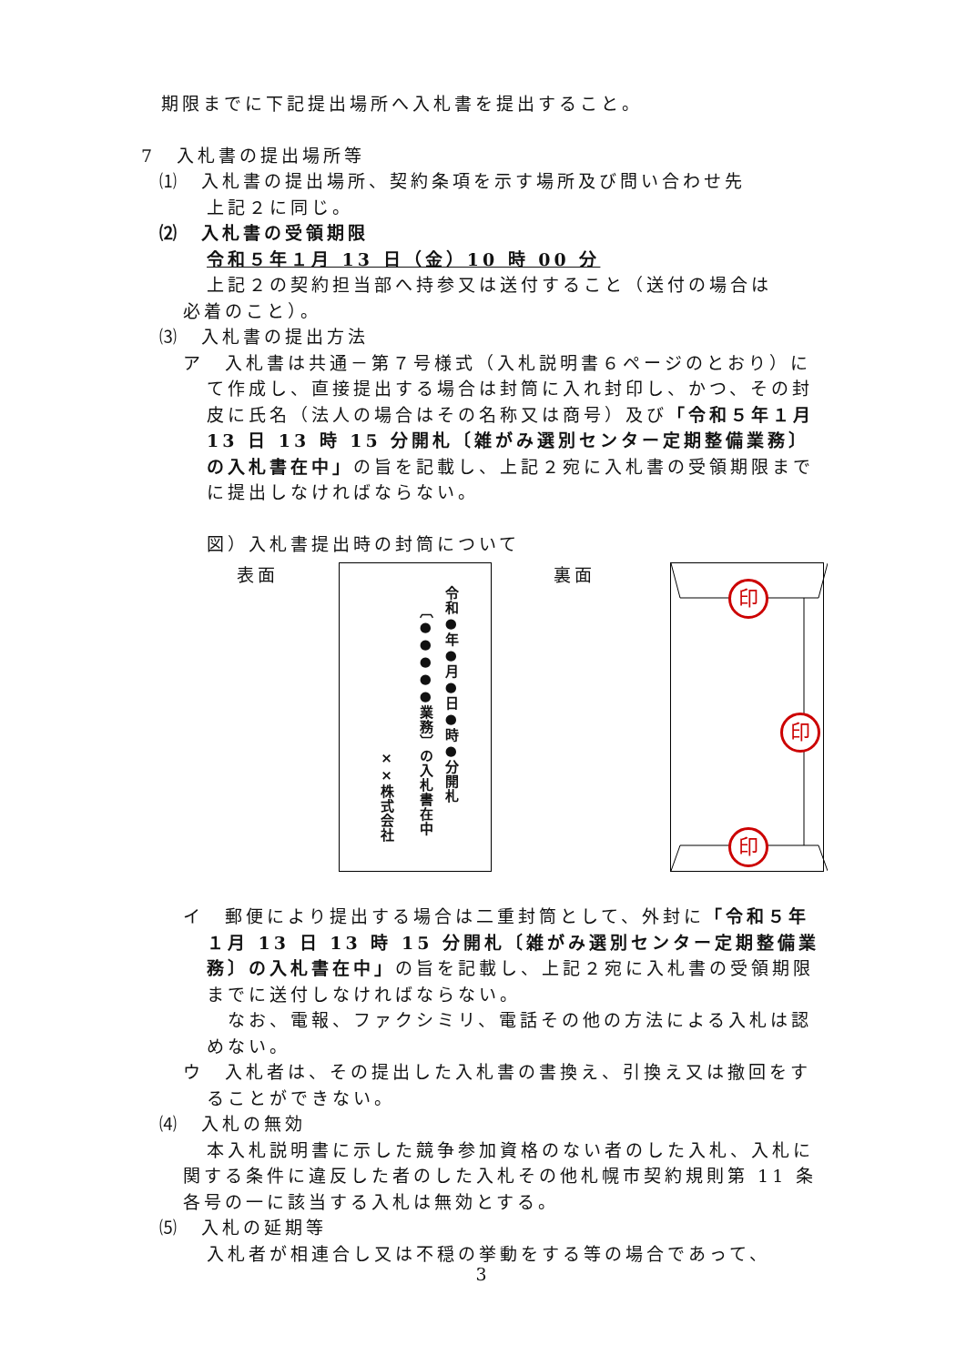期限までに下記提出場所へ入札書を提出すること。
7　入札書の提出場所等
⑴　入札書の提出場所、契約条項を示す場所及び問い合わせ先
上記２に同じ。
⑵　入札書の受領期限
令和５年１月 13 日（金）10 時 00 分
上記２の契約担当部へ持参又は送付すること（送付の場合は
必着のこと）。
⑶　入札書の提出方法
ア　入札書は共通－第７号様式（入札説明書６ページのとおり）にて作成し、直接提出する場合は封筒に入れ封印し、かつ、その封皮に氏名（法人の場合はその名称又は商号）及び「令和５年１月 13 日 13 時 15 分開札〔雑がみ選別センター定期整備業務〕の入札書在中」の旨を記載し、上記２宛に入札書の受領期限までに提出しなければならない。
図）入札書提出時の封筒について
表面
令和●年●月●日●時●分開札
〔●●●●●業務〕の入札書在中
××株式会社
裏面
印
印
印
イ　郵便により提出する場合は二重封筒として、外封に「令和５年１月 13 日 13 時 15 分開札〔雑がみ選別センター定期整備業務〕の入札書在中」の旨を記載し、上記２宛に入札書の受領期限までに送付しなければならない。
　なお、電報、ファクシミリ、電話その他の方法による入札は認めない。
ウ　入札者は、その提出した入札書の書換え、引換え又は撤回をすることができない。
⑷　入札の無効
本入札説明書に示した競争参加資格のない者のした入札、入札に関する条件に違反した者のした入札その他札幌市契約規則第 11 条各号の一に該当する入札は無効とする。
⑸　入札の延期等
入札者が相連合し又は不穏の挙動をする等の場合であって、
3